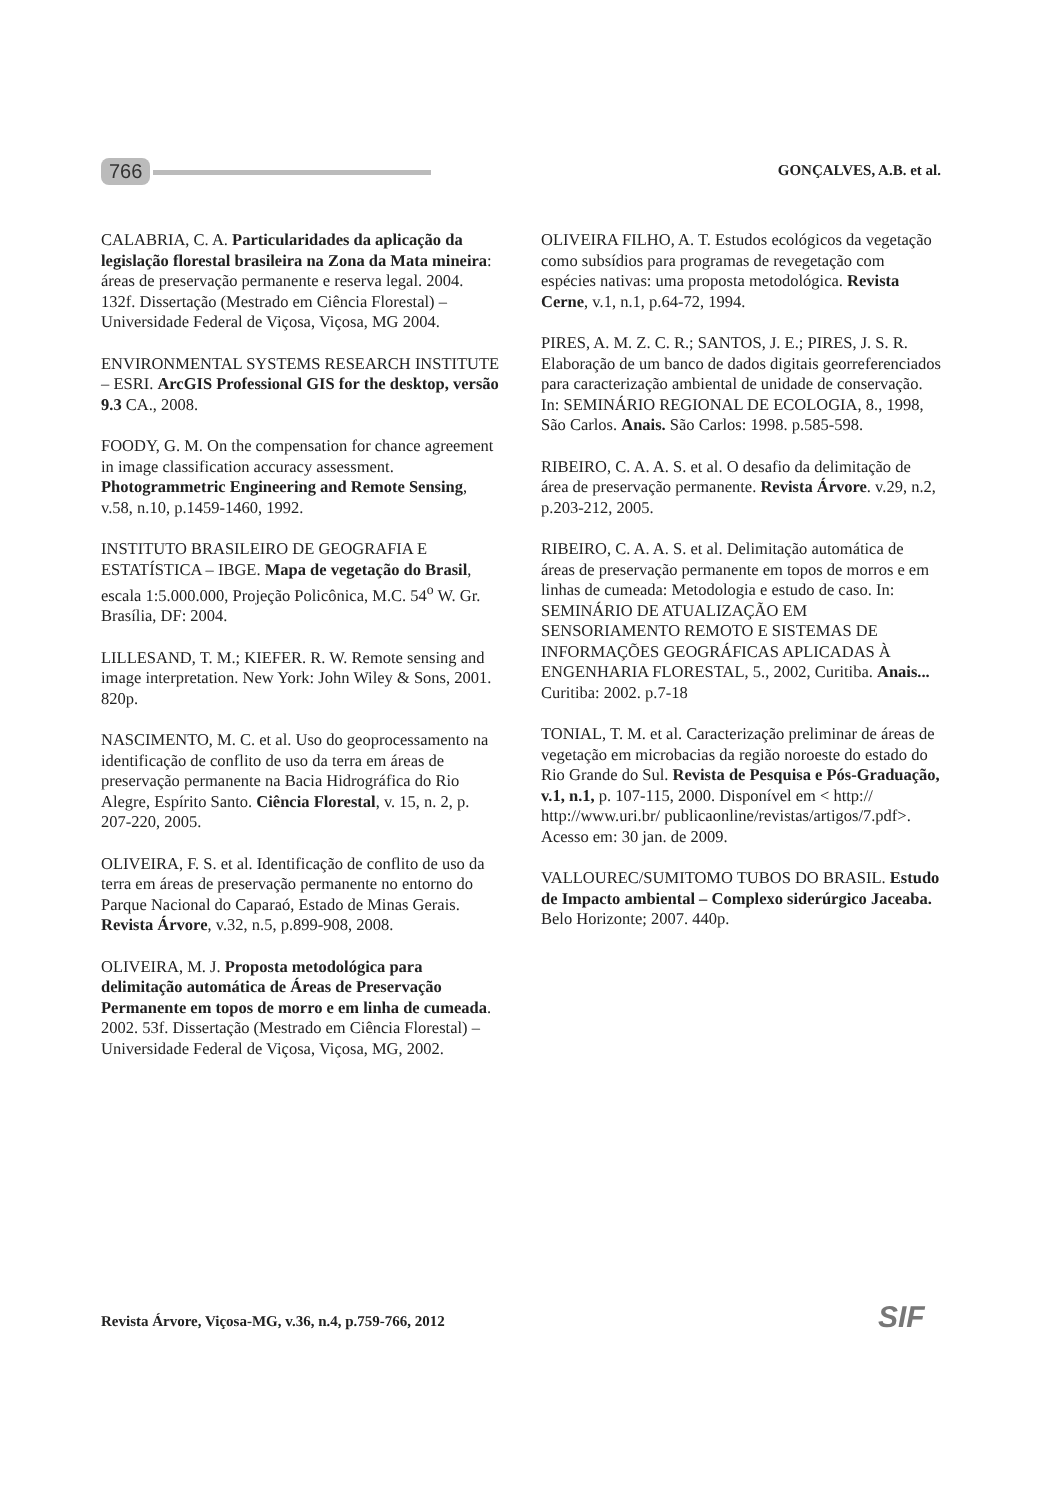766
GONÇALVES, A.B. et al.
CALABRIA, C. A. Particularidades da aplicação da legislação florestal brasileira na Zona da Mata mineira: áreas de preservação permanente e reserva legal. 2004. 132f. Dissertação (Mestrado em Ciência Florestal) – Universidade Federal de Viçosa, Viçosa, MG 2004.
ENVIRONMENTAL SYSTEMS RESEARCH INSTITUTE – ESRI. ArcGIS Professional GIS for the desktop, versão 9.3 CA., 2008.
FOODY, G. M. On the compensation for chance agreement in image classification accuracy assessment. Photogrammetric Engineering and Remote Sensing, v.58, n.10, p.1459-1460, 1992.
INSTITUTO BRASILEIRO DE GEOGRAFIA E ESTATÍSTICA – IBGE. Mapa de vegetação do Brasil, escala 1:5.000.000, Projeção Policônica, M.C. 54<sup>o</sup> W. Gr. Brasília, DF: 2004.
LILLESAND, T. M.; KIEFER. R. W. Remote sensing and image interpretation. New York: John Wiley & Sons, 2001. 820p.
NASCIMENTO, M. C. et al. Uso do geoprocessamento na identificação de conflito de uso da terra em áreas de preservação permanente na Bacia Hidrográfica do Rio Alegre, Espírito Santo. Ciência Florestal, v. 15, n. 2, p. 207-220, 2005.
OLIVEIRA, F. S. et al. Identificação de conflito de uso da terra em áreas de preservação permanente no entorno do Parque Nacional do Caparaó, Estado de Minas Gerais. Revista Árvore, v.32, n.5, p.899-908, 2008.
OLIVEIRA, M. J. Proposta metodológica para delimitação automática de Áreas de Preservação Permanente em topos de morro e em linha de cumeada. 2002. 53f. Dissertação (Mestrado em Ciência Florestal) – Universidade Federal de Viçosa, Viçosa, MG, 2002.
OLIVEIRA FILHO, A. T. Estudos ecológicos da vegetação como subsídios para programas de revegetação com espécies nativas: uma proposta metodológica. Revista Cerne, v.1, n.1, p.64-72, 1994.
PIRES, A. M. Z. C. R.; SANTOS, J. E.; PIRES, J. S. R. Elaboração de um banco de dados digitais georreferenciados para caracterização ambiental de unidade de conservação. In: SEMINÁRIO REGIONAL DE ECOLOGIA, 8., 1998, São Carlos. Anais. São Carlos: 1998. p.585-598.
RIBEIRO, C. A. A. S. et al. O desafio da delimitação de área de preservação permanente. Revista Árvore. v.29, n.2, p.203-212, 2005.
RIBEIRO, C. A. A. S. et al. Delimitação automática de áreas de preservação permanente em topos de morros e em linhas de cumeada: Metodologia e estudo de caso. In: SEMINÁRIO DE ATUALIZAÇÃO EM SENSORIAMENTO REMOTO E SISTEMAS DE INFORMAÇÕES GEOGRÁFICAS APLICADAS À ENGENHARIA FLORESTAL, 5., 2002, Curitiba. Anais... Curitiba: 2002. p.7-18
TONIAL, T. M. et al. Caracterização preliminar de áreas de vegetação em microbacias da região noroeste do estado do Rio Grande do Sul. Revista de Pesquisa e Pós-Graduação, v.1, n.1, p. 107-115, 2000. Disponível em < http:// http://www.uri.br/ publicaonline/revistas/artigos/7.pdf>. Acesso em: 30 jan. de 2009.
VALLOUREC/SUMITOMO TUBOS DO BRASIL. Estudo de Impacto ambiental – Complexo siderúrgico Jaceaba. Belo Horizonte; 2007. 440p.
Revista Árvore, Viçosa-MG, v.36, n.4, p.759-766, 2012
SIF